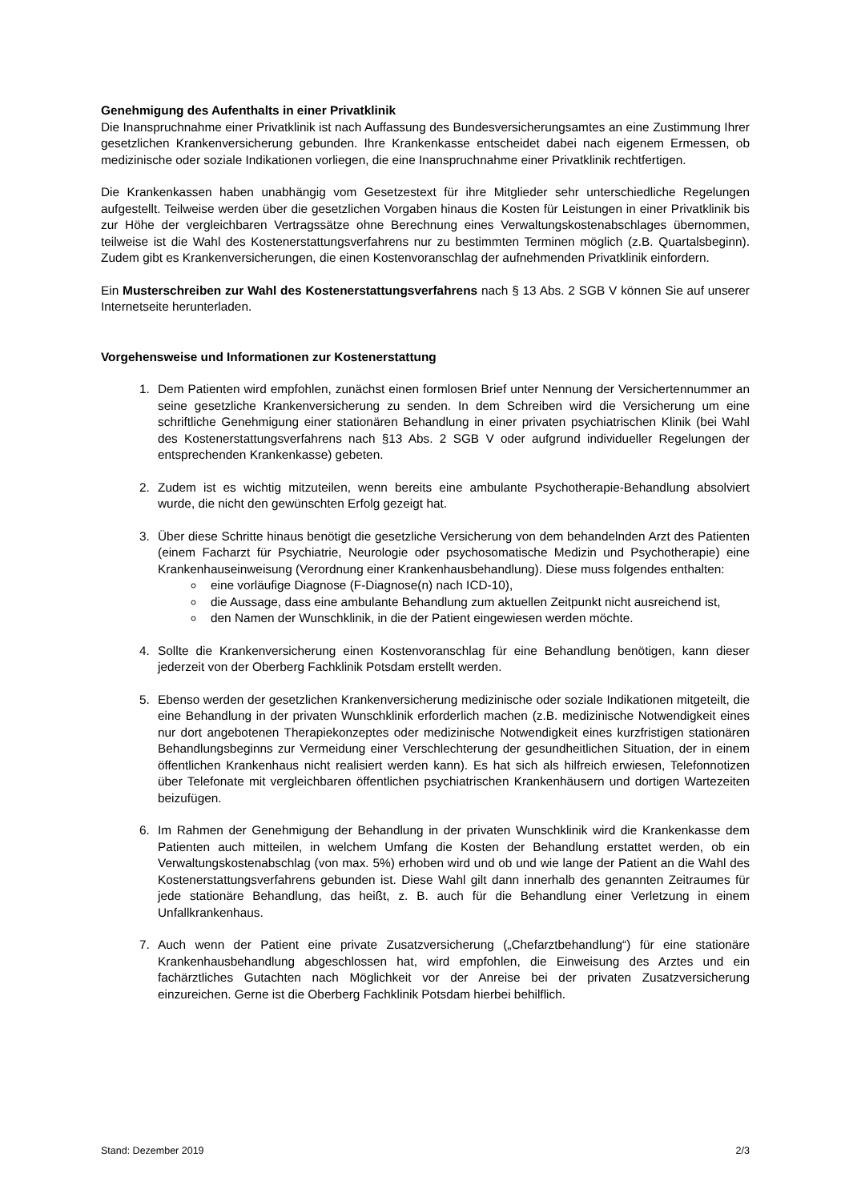Genehmigung des Aufenthalts in einer Privatklinik
Die Inanspruchnahme einer Privatklinik ist nach Auffassung des Bundesversicherungsamtes an eine Zustimmung Ihrer gesetzlichen Krankenversicherung gebunden. Ihre Krankenkasse entscheidet dabei nach eigenem Ermessen, ob medizinische oder soziale Indikationen vorliegen, die eine Inanspruchnahme einer Privatklinik rechtfertigen.
Die Krankenkassen haben unabhängig vom Gesetzestext für ihre Mitglieder sehr unterschiedliche Regelungen aufgestellt. Teilweise werden über die gesetzlichen Vorgaben hinaus die Kosten für Leistungen in einer Privatklinik bis zur Höhe der vergleichbaren Vertragssätze ohne Berechnung eines Verwaltungskostenabschlages übernommen, teilweise ist die Wahl des Kostenerstattungsverfahrens nur zu bestimmten Terminen möglich (z.B. Quartalsbeginn). Zudem gibt es Krankenversicherungen, die einen Kostenvoranschlag der aufnehmenden Privatklinik einfordern.
Ein Musterschreiben zur Wahl des Kostenerstattungsverfahrens nach § 13 Abs. 2 SGB V können Sie auf unserer Internetseite herunterladen.
Vorgehensweise und Informationen zur Kostenerstattung
1. Dem Patienten wird empfohlen, zunächst einen formlosen Brief unter Nennung der Versichertennummer an seine gesetzliche Krankenversicherung zu senden. In dem Schreiben wird die Versicherung um eine schriftliche Genehmigung einer stationären Behandlung in einer privaten psychiatrischen Klinik (bei Wahl des Kostenerstattungsverfahrens nach §13 Abs. 2 SGB V oder aufgrund individueller Regelungen der entsprechenden Krankenkasse) gebeten.
2. Zudem ist es wichtig mitzuteilen, wenn bereits eine ambulante Psychotherapie-Behandlung absolviert wurde, die nicht den gewünschten Erfolg gezeigt hat.
3. Über diese Schritte hinaus benötigt die gesetzliche Versicherung von dem behandelnden Arzt des Patienten (einem Facharzt für Psychiatrie, Neurologie oder psychosomatische Medizin und Psychotherapie) eine Krankenhauseinweisung (Verordnung einer Krankenhausbehandlung). Diese muss folgendes enthalten:
eine vorläufige Diagnose (F-Diagnose(n) nach ICD-10),
die Aussage, dass eine ambulante Behandlung zum aktuellen Zeitpunkt nicht ausreichend ist,
den Namen der Wunschklinik, in die der Patient eingewiesen werden möchte.
4. Sollte die Krankenversicherung einen Kostenvoranschlag für eine Behandlung benötigen, kann dieser jederzeit von der Oberberg Fachklinik Potsdam erstellt werden.
5. Ebenso werden der gesetzlichen Krankenversicherung medizinische oder soziale Indikationen mitgeteilt, die eine Behandlung in der privaten Wunschklinik erforderlich machen (z.B. medizinische Notwendigkeit eines nur dort angebotenen Therapiekonzeptes oder medizinische Notwendigkeit eines kurzfristigen stationären Behandlungsbeginns zur Vermeidung einer Verschlechterung der gesundheitlichen Situation, der in einem öffentlichen Krankenhaus nicht realisiert werden kann). Es hat sich als hilfreich erwiesen, Telefonnotizen über Telefonate mit vergleichbaren öffentlichen psychiatrischen Krankenhäusern und dortigen Wartezeiten beizufügen.
6. Im Rahmen der Genehmigung der Behandlung in der privaten Wunschklinik wird die Krankenkasse dem Patienten auch mitteilen, in welchem Umfang die Kosten der Behandlung erstattet werden, ob ein Verwaltungskostenabschlag (von max. 5%) erhoben wird und ob und wie lange der Patient an die Wahl des Kostenerstattungsverfahrens gebunden ist. Diese Wahl gilt dann innerhalb des genannten Zeitraumes für jede stationäre Behandlung, das heißt, z. B. auch für die Behandlung einer Verletzung in einem Unfallkrankenhaus.
7. Auch wenn der Patient eine private Zusatzversicherung („Chefarztbehandlung“) für eine stationäre Krankenhausbehandlung abgeschlossen hat, wird empfohlen, die Einweisung des Arztes und ein fachärztliches Gutachten nach Möglichkeit vor der Anreise bei der privaten Zusatzversicherung einzureichen. Gerne ist die Oberberg Fachklinik Potsdam hierbei behilflich.
Stand: Dezember 2019 2/3